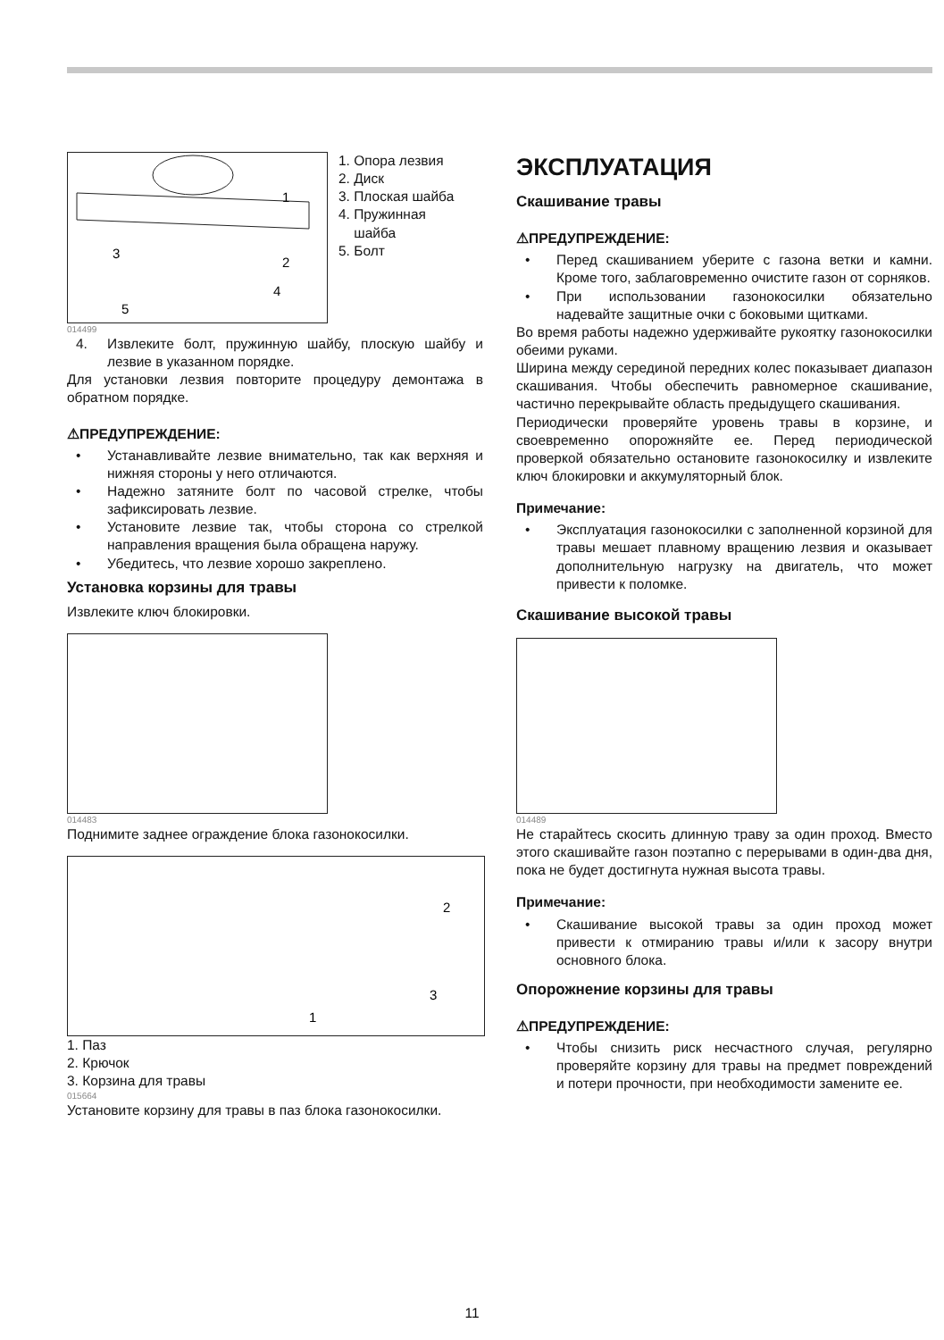1
3
2
4
5
1. Опора лезвия
2. Диск
3. Плоская шайба
4. Пружинная
шайба
5. Болт
014499
4. Извлеките болт, пружинную шайбу, плоскую шайбу и лезвие в указанном порядке.
Для установки лезвия повторите процедуру демонтажа в обратном порядке.
⚠ПРЕДУПРЕЖДЕНИЕ:
• Устанавливайте лезвие внимательно, так как верхняя и нижняя стороны у него отличаются.
• Надежно затяните болт по часовой стрелке, чтобы зафиксировать лезвие.
• Установите лезвие так, чтобы сторона со стрелкой направления вращения была обращена наружу.
• Убедитесь, что лезвие хорошо закреплено.
Установка корзины для травы
Извлеките ключ блокировки.
014483
Поднимите заднее ограждение блока газонокосилки.
2
3
1
1. Паз
2. Крючок
3. Корзина для травы
015664
Установите корзину для травы в паз блока газонокосилки.
ЭКСПЛУАТАЦИЯ
Скашивание травы
⚠ПРЕДУПРЕЖДЕНИЕ:
• Перед скашиванием уберите с газона ветки и камни. Кроме того, заблаговременно очистите газон от сорняков.
• При использовании газонокосилки обязательно надевайте защитные очки с боковыми щитками.
Во время работы надежно удерживайте рукоятку газонокосилки обеими руками.
Ширина между серединой передних колес показывает диапазон скашивания. Чтобы обеспечить равномерное скашивание, частично перекрывайте область предыдущего скашивания.
Периодически проверяйте уровень травы в корзине, и своевременно опорожняйте ее. Перед периодической проверкой обязательно остановите газонокосилку и извлеките ключ блокировки и аккумуляторный блок.
Примечание:
• Эксплуатация газонокосилки с заполненной корзиной для травы мешает плавному вращению лезвия и оказывает дополнительную нагрузку на двигатель, что может привести к поломке.
Скашивание высокой травы
014489
Не старайтесь скосить длинную траву за один проход. Вместо этого скашивайте газон поэтапно с перерывами в один-два дня, пока не будет достигнута нужная высота травы.
Примечание:
• Скашивание высокой травы за один проход может привести к отмиранию травы и/или к засору внутри основного блока.
Опорожнение корзины для травы
⚠ПРЕДУПРЕЖДЕНИЕ:
• Чтобы снизить риск несчастного случая, регулярно проверяйте корзину для травы на предмет повреждений и потери прочности, при необходимости замените ее.
11